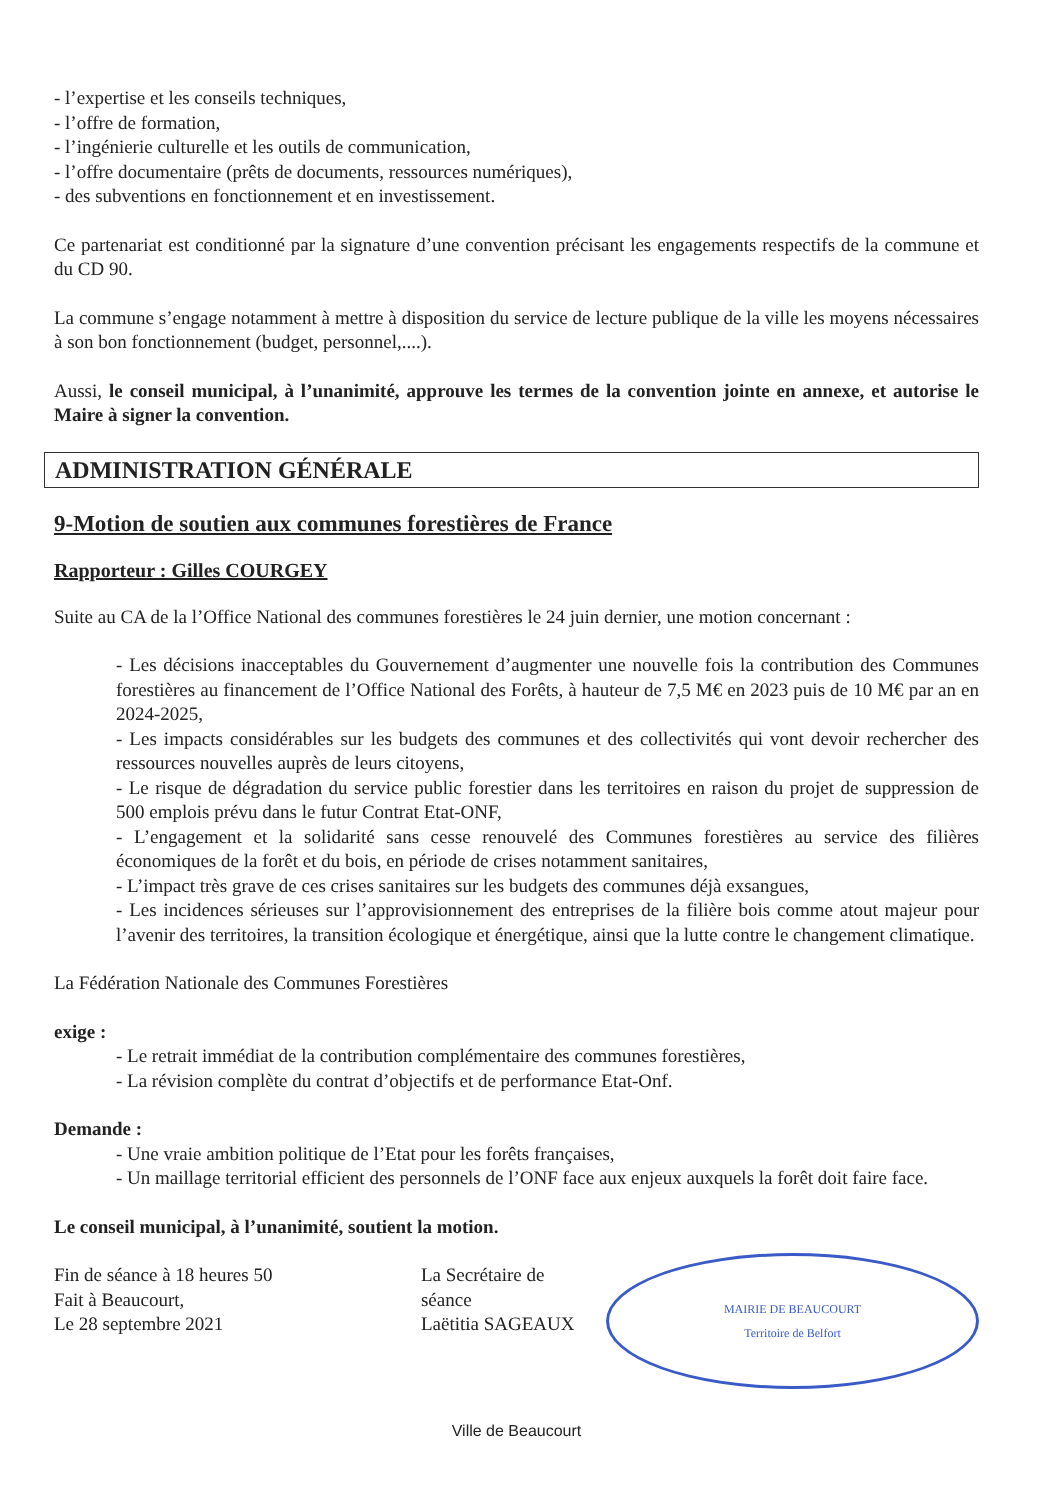- l’expertise et les conseils techniques,
- l’offre de formation,
- l’ingénierie culturelle et les outils de communication,
- l’offre documentaire (prêts de documents, ressources numériques),
- des subventions en fonctionnement et en investissement.
Ce partenariat est conditionné par la signature d’une convention précisant les engagements respectifs de la commune et du CD 90.
La commune s’engage notamment à mettre à disposition du service de lecture publique de la ville les moyens nécessaires à son bon fonctionnement (budget, personnel,....).
Aussi, le conseil municipal, à l’unanimité, approuve les termes de la convention jointe en annexe, et autorise le Maire à signer la convention.
ADMINISTRATION GÉNÉRALE
9-Motion de soutien aux communes forestières de France
Rapporteur : Gilles COURGEY
Suite au CA de la l’Office National des communes forestières le 24 juin dernier, une motion concernant :
- Les décisions inacceptables du Gouvernement d’augmenter une nouvelle fois la contribution des Communes forestières au financement de l’Office National des Forêts, à hauteur de 7,5 M€ en 2023 puis de 10 M€ par an en 2024-2025,
- Les impacts considérables sur les budgets des communes et des collectivités qui vont devoir rechercher des ressources nouvelles auprès de leurs citoyens,
- Le risque de dégradation du service public forestier dans les territoires en raison du projet de suppression de 500 emplois prévu dans le futur Contrat Etat-ONF,
- L’engagement et la solidarité sans cesse renouvelé des Communes forestières au service des filières économiques de la forêt et du bois, en période de crises notamment sanitaires,
- L’impact très grave de ces crises sanitaires sur les budgets des communes déjà exsangues,
- Les incidences sérieuses sur l’approvisionnement des entreprises de la filière bois comme atout majeur pour l’avenir des territoires, la transition écologique et énergétique, ainsi que la lutte contre le changement climatique.
La Fédération Nationale des Communes Forestières
exige :
- Le retrait immédiat de la contribution complémentaire des communes forestières,
- La révision complète du contrat d’objectifs et de performance Etat-Onf.
Demande :
- Une vraie ambition politique de l’Etat pour les forêts françaises,
- Un maillage territorial efficient des personnels de l’ONF face aux enjeux auxquels la forêt doit faire face.
Le conseil municipal, à l’unanimité, soutient la motion.
Fin de séance à 18 heures 50
Fait à Beaucourt,
Le 28 septembre 2021
La Secrétaire de séance
Laëtitia SAGEAUX
MAIRIE DE BEAUCOURT
Territoire de Belfort
Ville de Beaucourt